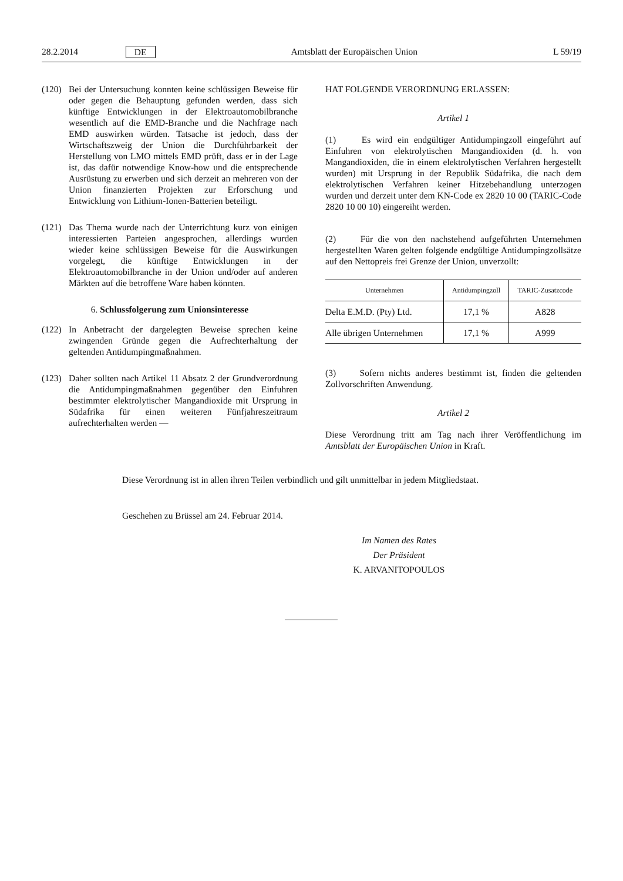28.2.2014 DE Amtsblatt der Europäischen Union L 59/19
(120)
Bei der Untersuchung konnten keine schlüssigen Beweise für oder gegen die Behauptung gefunden werden, dass sich künftige Entwicklungen in der Elektroautomobilbranche wesentlich auf die EMD-Branche und die Nachfrage nach EMD auswirken würden. Tatsache ist jedoch, dass der Wirtschaftszweig der Union die Durchführbarkeit der Herstellung von LMO mittels EMD prüft, dass er in der Lage ist, das dafür notwendige Know-how und die entsprechende Ausrüstung zu erwerben und sich derzeit an mehreren von der Union finanzierten Projekten zur Erforschung und Entwicklung von Lithium-Ionen-Batterien beteiligt.
(121)
Das Thema wurde nach der Unterrichtung kurz von einigen interessierten Parteien angesprochen, allerdings wurden wieder keine schlüssigen Beweise für die Auswirkungen vorgelegt, die künftige Entwicklungen in der Elektroautomobilbranche in der Union und/oder auf anderen Märkten auf die betroffene Ware haben könnten.
6. Schlussfolgerung zum Unionsinteresse
(122)
In Anbetracht der dargelegten Beweise sprechen keine zwingenden Gründe gegen die Aufrechterhaltung der geltenden Antidumpingmaßnahmen.
(123)
Daher sollten nach Artikel 11 Absatz 2 der Grundverordnung die Antidumpingmaßnahmen gegenüber den Einfuhren bestimmter elektrolytischer Mangandioxide mit Ursprung in Südafrika für einen weiteren Fünfjahreszeitraum aufrechterhalten werden —
HAT FOLGENDE VERORDNUNG ERLASSEN:
Artikel 1
(1) Es wird ein endgültiger Antidumpingzoll eingeführt auf Einfuhren von elektrolytischen Mangandioxiden (d. h. von Mangandioxiden, die in einem elektrolytischen Verfahren hergestellt wurden) mit Ursprung in der Republik Südafrika, die nach dem elektrolytischen Verfahren keiner Hitzebehandlung unterzogen wurden und derzeit unter dem KN-Code ex 2820 10 00 (TARIC-Code 2820 10 00 10) eingereiht werden.
(2) Für die von den nachstehend aufgeführten Unternehmen hergestellten Waren gelten folgende endgültige Antidumpingzollsätze auf den Nettopreis frei Grenze der Union, unverzollt:
| Unternehmen | Antidumpingzoll | TARIC-Zusatzcode |
| --- | --- | --- |
| Delta E.M.D. (Pty) Ltd. | 17,1 % | A828 |
| Alle übrigen Unternehmen | 17,1 % | A999 |
(3) Sofern nichts anderes bestimmt ist, finden die geltenden Zollvorschriften Anwendung.
Artikel 2
Diese Verordnung tritt am Tag nach ihrer Veröffentlichung im Amtsblatt der Europäischen Union in Kraft.
Diese Verordnung ist in allen ihren Teilen verbindlich und gilt unmittelbar in jedem Mitgliedstaat.
Geschehen zu Brüssel am 24. Februar 2014.
Im Namen des Rates
Der Präsident
K. ARVANITOPOULOS